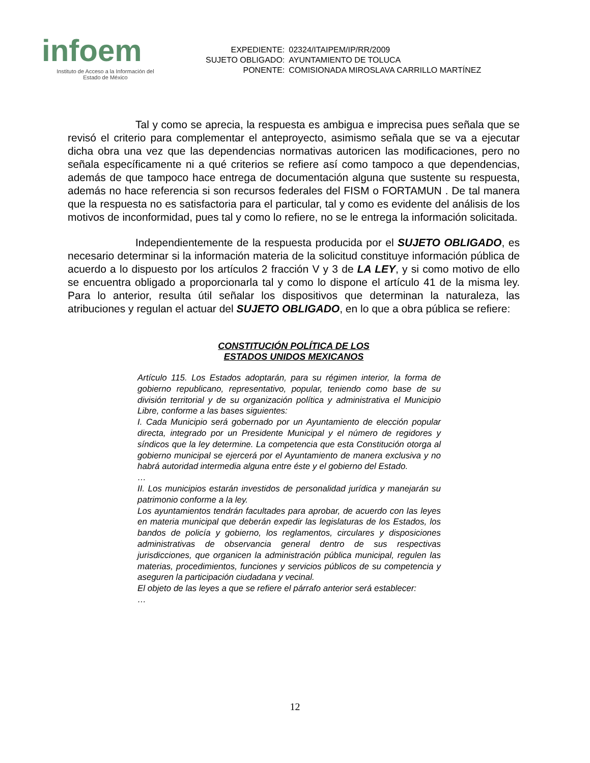infoem
Instituto de Acceso a la Información del
Estado de México
| EXPEDIENTE: | 02324/ITAIPEM/IP/RR/2009 |
| SUJETO OBLIGADO: | AYUNTAMIENTO DE TOLUCA |
| PONENTE: | COMISIONADA MIROSLAVA CARRILLO MARTÍNEZ |
Tal y como se aprecia, la respuesta es ambigua e imprecisa pues señala que se revisó el criterio para complementar el anteproyecto, asimismo señala que se va a ejecutar dicha obra una vez que las dependencias normativas autoricen las modificaciones, pero no señala específicamente ni a qué criterios se refiere así como tampoco a que dependencias, además de que tampoco hace entrega de documentación alguna que sustente su respuesta, además no hace referencia si son recursos federales del FISM o FORTAMUN . De tal manera que la respuesta no es satisfactoria para el particular, tal y como es evidente del análisis de los motivos de inconformidad, pues tal y como lo refiere, no se le entrega la información solicitada.
Independientemente de la respuesta producida por el SUJETO OBLIGADO, es necesario determinar si la información materia de la solicitud constituye información pública de acuerdo a lo dispuesto por los artículos 2 fracción V y 3 de LA LEY, y si como motivo de ello se encuentra obligado a proporcionarla tal y como lo dispone el artículo 41 de la misma ley. Para lo anterior, resulta útil señalar los dispositivos que determinan la naturaleza, las atribuciones y regulan el actuar del SUJETO OBLIGADO, en lo que a obra pública se refiere:
CONSTITUCIÓN POLÍTICA DE LOS
ESTADOS UNIDOS MEXICANOS
Artículo 115. Los Estados adoptarán, para su régimen interior, la forma de gobierno republicano, representativo, popular, teniendo como base de su división territorial y de su organización política y administrativa el Municipio Libre, conforme a las bases siguientes:
I. Cada Municipio será gobernado por un Ayuntamiento de elección popular directa, integrado por un Presidente Municipal y el número de regidores y síndicos que la ley determine. La competencia que esta Constitución otorga al gobierno municipal se ejercerá por el Ayuntamiento de manera exclusiva y no habrá autoridad intermedia alguna entre éste y el gobierno del Estado.
…
II. Los municipios estarán investidos de personalidad jurídica y manejarán su patrimonio conforme a la ley.
Los ayuntamientos tendrán facultades para aprobar, de acuerdo con las leyes en materia municipal que deberán expedir las legislaturas de los Estados, los bandos de policía y gobierno, los reglamentos, circulares y disposiciones administrativas de observancia general dentro de sus respectivas jurisdicciones, que organicen la administración pública municipal, regulen las materias, procedimientos, funciones y servicios públicos de su competencia y aseguren la participación ciudadana y vecinal.
El objeto de las leyes a que se refiere el párrafo anterior será establecer:
…
12